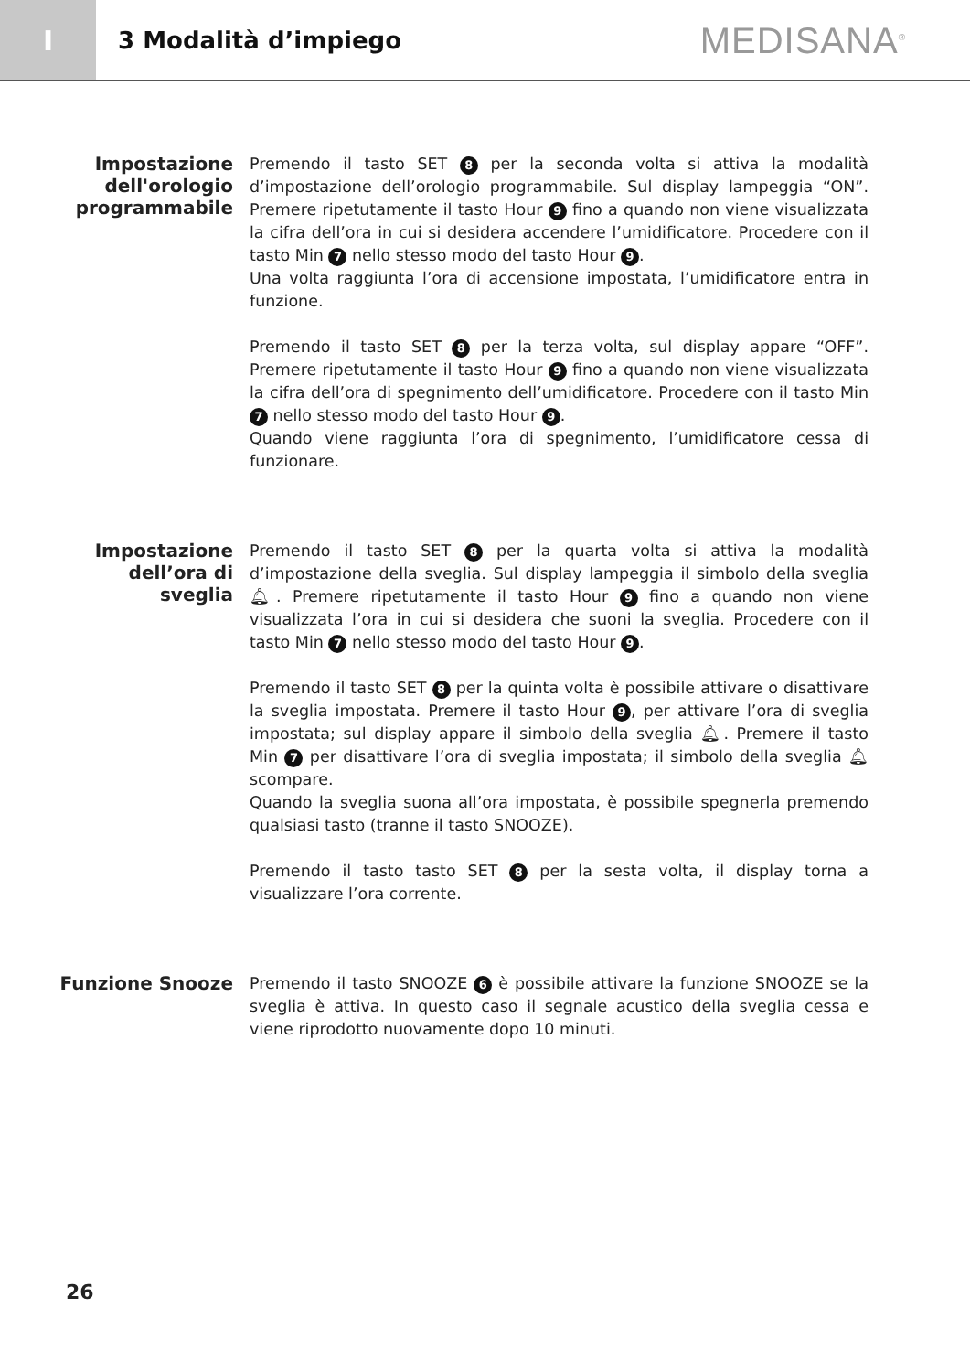I
3 Modalità d’impiego
MEDISANA<sup>®</sup>
Impostazione dell'orologio programmabile
Premendo il tasto SET 8 per la seconda volta si attiva la modalità d’impostazione dell’orologio programmabile. Sul display lampeggia “ON”. Premere ripetutamente il tasto Hour 9 fino a quando non viene visualizzata la cifra dell’ora in cui si desidera accendere l’umidificatore. Procedere con il tasto Min 7 nello stesso modo del tasto Hour 9.
Una volta raggiunta l’ora di accensione impostata, l’umidificatore entra in funzione.
Premendo il tasto SET 8 per la terza volta, sul display appare “OFF”. Premere ripetutamente il tasto Hour 9 fino a quando non viene visualizzata la cifra dell’ora di spegnimento dell’umidificatore. Procedere con il tasto Min 7 nello stesso modo del tasto Hour 9.
Quando viene raggiunta l’ora di spegnimento, l’umidificatore cessa di funzionare.
Impostazione dell’ora di sveglia
Premendo il tasto SET 8 per la quarta volta si attiva la modalità d’impostazione della sveglia. Sul display lampeggia il simbolo della sveglia 🔔︎. Premere ripetutamente il tasto Hour 9 fino a quando non viene visualizzata l’ora in cui si desidera che suoni la sveglia. Procedere con il tasto Min 7 nello stesso modo del tasto Hour 9.
Premendo il tasto SET 8 per la quinta volta è possibile attivare o disattivare la sveglia impostata. Premere il tasto Hour 9, per attivare l’ora di sveglia impostata; sul display appare il simbolo della sveglia 🔔︎. Premere il tasto Min 7 per disattivare l’ora di sveglia impostata; il simbolo della sveglia 🔔︎ scompare.
Quando la sveglia suona all’ora impostata, è possibile spegnerla premendo qualsiasi tasto (tranne il tasto SNOOZE).
Premendo il tasto tasto SET 8 per la sesta volta, il display torna a visualizzare l’ora corrente.
Funzione Snooze
Premendo il tasto SNOOZE 6 è possibile attivare la funzione SNOOZE se la sveglia è attiva. In questo caso il segnale acustico della sveglia cessa e viene riprodotto nuovamente dopo 10 minuti.
26